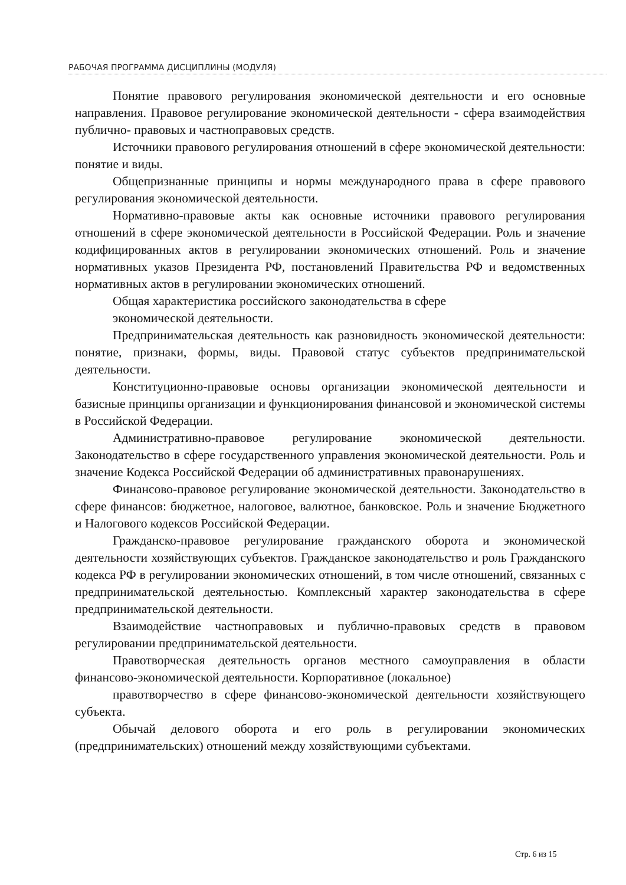РАБОЧАЯ ПРОГРАММА ДИСЦИПЛИНЫ (МОДУЛЯ)
Понятие правового регулирования экономической деятельности и его основные направления. Правовое регулирование экономической деятельности - сфера взаимодействия публично- правовых и частноправовых средств.
Источники правового регулирования отношений в сфере экономической деятельности: понятие и виды.
Общепризнанные принципы и нормы международного права в сфере правового регулирования экономической деятельности.
Нормативно-правовые акты как основные источники правового регулирования отношений в сфере экономической деятельности в Российской Федерации. Роль и значение кодифицированных актов в регулировании экономических отношений. Роль и значение нормативных указов Президента РФ, постановлений Правительства РФ и ведомственных нормативных актов в регулировании экономических отношений.
Общая характеристика российского законодательства в сфере
экономической деятельности.
Предпринимательская деятельность как разновидность экономической деятельности: понятие, признаки, формы, виды. Правовой статус субъектов предпринимательской деятельности.
Конституционно-правовые основы организации экономической деятельности и базисные принципы организации и функционирования финансовой и экономической системы в Российской Федерации.
Административно-правовое регулирование экономической деятельности. Законодательство в сфере государственного управления экономической деятельности. Роль и значение Кодекса Российской Федерации об административных правонарушениях.
Финансово-правовое регулирование экономической деятельности. Законодательство в сфере финансов: бюджетное, налоговое, валютное, банковское. Роль и значение Бюджетного и Налогового кодексов Российской Федерации.
Гражданско-правовое регулирование гражданского оборота и экономической деятельности хозяйствующих субъектов. Гражданское законодательство и роль Гражданского кодекса РФ в регулировании экономических отношений, в том числе отношений, связанных с предпринимательской деятельностью. Комплексный характер законодательства в сфере предпринимательской деятельности.
Взаимодействие частноправовых и публично-правовых средств в правовом регулировании предпринимательской деятельности.
Правотворческая деятельность органов местного самоуправления в области финансово-экономической деятельности. Корпоративное (локальное)
правотворчество в сфере финансово-экономической деятельности хозяйствующего субъекта.
Обычай делового оборота и его роль в регулировании экономических (предпринимательских) отношений между хозяйствующими субъектами.
Стр. 6 из 15